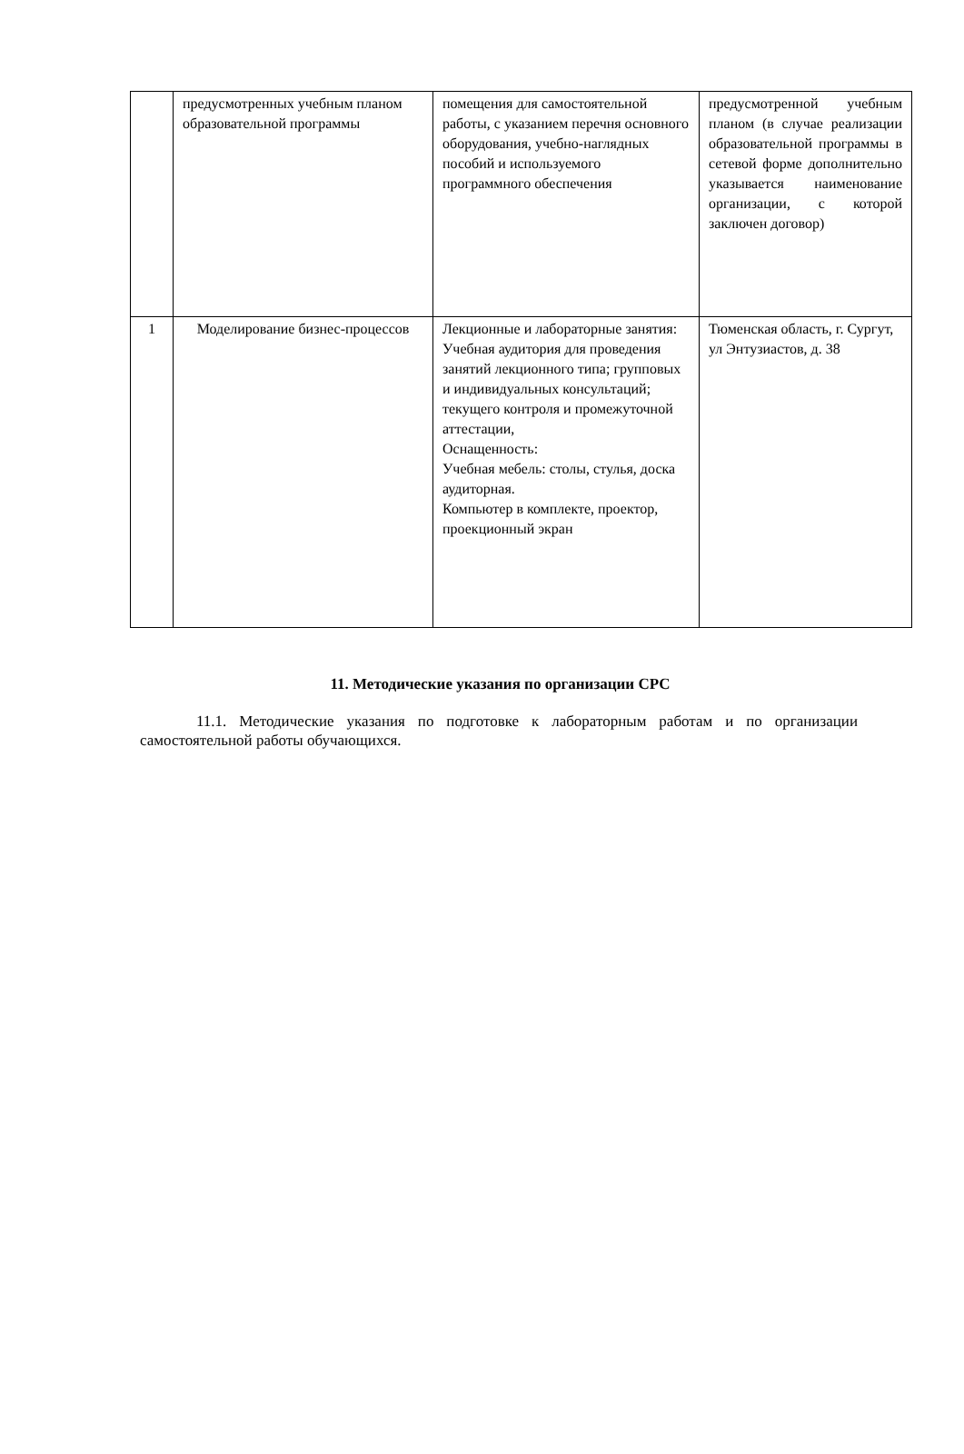| | предусмотренных учебным планом образовательной программы | помещения для самостоятельной работы, с указанием перечня основного оборудования, учебно-наглядных пособий и используемого программного обеспечения | предусмотренной учебным планом (в случае реализации образовательной программы в сетевой форме дополнительно указывается наименование организации, с которой заключен договор) |
| 1 | Моделирование бизнес-процессов | Лекционные и лабораторные занятия: Учебная аудитория для проведения занятий лекционного типа; групповых и индивидуальных консультаций; текущего контроля и промежуточной аттестации, Оснащенность: Учебная мебель: столы, стулья, доска аудиторная. Компьютер в комплекте, проектор, проекционный экран | Тюменская область, г. Сургут, ул Энтузиастов, д. 38 |
11. Методические указания по организации СРС
11.1. Методические указания по подготовке к лабораторным работам и по организации самостоятельной работы обучающихся.